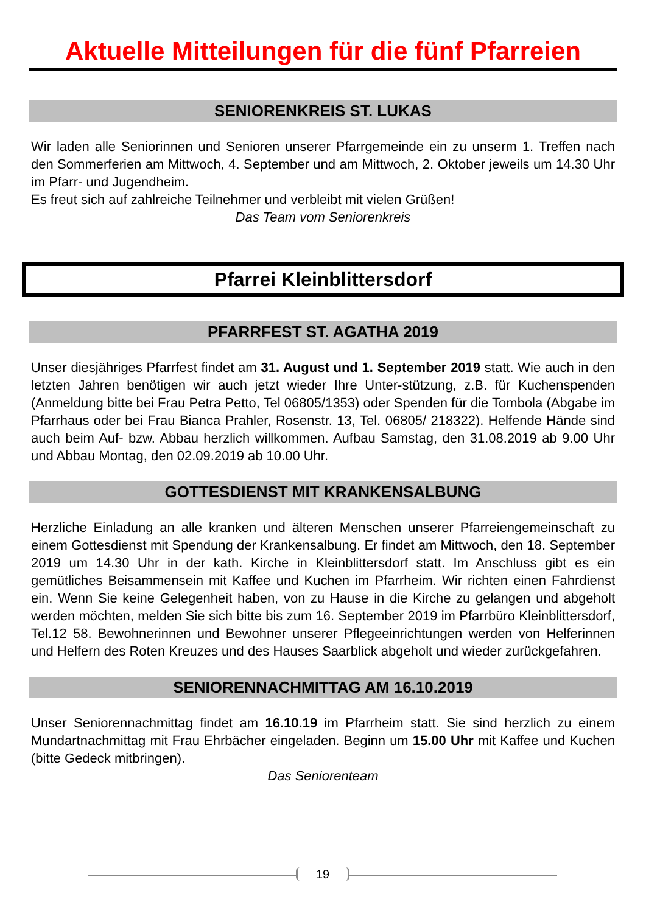Aktuelle Mitteilungen für die fünf Pfarreien
SENIORENKREIS ST. LUKAS
Wir laden alle Seniorinnen und Senioren unserer Pfarrgemeinde ein zu unserm 1. Treffen nach den Sommerferien am Mittwoch, 4. September und am Mittwoch, 2. Oktober jeweils um 14.30 Uhr im Pfarr- und Jugendheim.
Es freut sich auf zahlreiche Teilnehmer und verbleibt mit vielen Grüßen!
Das Team vom Seniorenkreis
Pfarrei Kleinblittersdorf
PFARRFEST ST. AGATHA 2019
Unser diesjähriges Pfarrfest findet am 31. August und 1. September 2019 statt. Wie auch in den letzten Jahren benötigen wir auch jetzt wieder Ihre Unter-stützung, z.B. für Kuchenspenden (Anmeldung bitte bei Frau Petra Petto, Tel 06805/1353) oder Spenden für die Tombola (Abgabe im Pfarrhaus oder bei Frau Bianca Prahler, Rosenstr. 13, Tel. 06805/ 218322). Helfende Hände sind auch beim Auf- bzw. Abbau herzlich willkommen. Aufbau Samstag, den 31.08.2019 ab 9.00 Uhr und Abbau Montag, den 02.09.2019 ab 10.00 Uhr.
GOTTESDIENST MIT KRANKENSALBUNG
Herzliche Einladung an alle kranken und älteren Menschen unserer Pfarreiengemeinschaft zu einem Gottesdienst mit Spendung der Krankensalbung. Er findet am Mittwoch, den 18. September 2019 um 14.30 Uhr in der kath. Kirche in Kleinblittersdorf statt. Im Anschluss gibt es ein gemütliches Beisammensein mit Kaffee und Kuchen im Pfarrheim. Wir richten einen Fahrdienst ein. Wenn Sie keine Gelegenheit haben, von zu Hause in die Kirche zu gelangen und abgeholt werden möchten, melden Sie sich bitte bis zum 16. September 2019 im Pfarrbüro Kleinblittersdorf, Tel.12 58. Bewohnerinnen und Bewohner unserer Pflegeeinrichtungen werden von Helferinnen und Helfern des Roten Kreuzes und des Hauses Saarblick abgeholt und wieder zurückgefahren.
SENIORENNACHMITTAG AM 16.10.2019
Unser Seniorennachmittag findet am 16.10.19 im Pfarrheim statt. Sie sind herzlich zu einem Mundartnachmittag mit Frau Ehrbächer eingeladen. Beginn um 15.00 Uhr mit Kaffee und Kuchen (bitte Gedeck mitbringen).
Das Seniorenteam
19